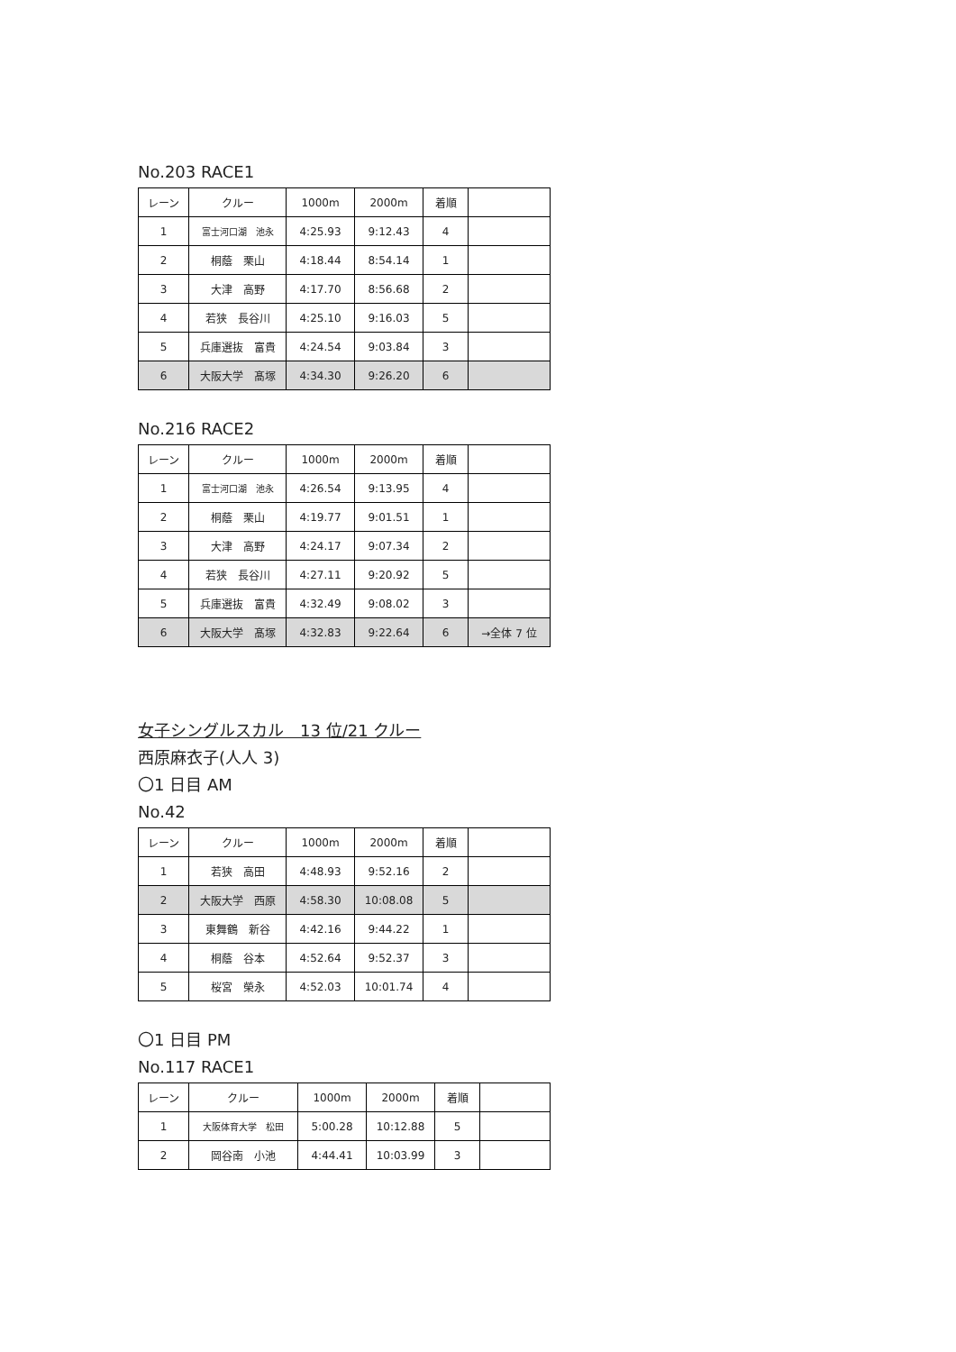No.203 RACE1
| レーン | クルー | 1000m | 2000m | 着順 | |
| --- | --- | --- | --- | --- | --- |
| 1 | 富士河口湖 池永 | 4:25.93 | 9:12.43 | 4 | |
| 2 | 桐蔭 栗山 | 4:18.44 | 8:54.14 | 1 | |
| 3 | 大津 高野 | 4:17.70 | 8:56.68 | 2 | |
| 4 | 若狭 長谷川 | 4:25.10 | 9:16.03 | 5 | |
| 5 | 兵庫選抜 富貴 | 4:24.54 | 9:03.84 | 3 | |
| 6 | 大阪大学 髙塚 | 4:34.30 | 9:26.20 | 6 | |
No.216 RACE2
| レーン | クルー | 1000m | 2000m | 着順 | |
| --- | --- | --- | --- | --- | --- |
| 1 | 富士河口湖 池永 | 4:26.54 | 9:13.95 | 4 | |
| 2 | 桐蔭 栗山 | 4:19.77 | 9:01.51 | 1 | |
| 3 | 大津 高野 | 4:24.17 | 9:07.34 | 2 | |
| 4 | 若狭 長谷川 | 4:27.11 | 9:20.92 | 5 | |
| 5 | 兵庫選抜 富貴 | 4:32.49 | 9:08.02 | 3 | |
| 6 | 大阪大学 髙塚 | 4:32.83 | 9:22.64 | 6 | →全体 7 位 |
女子シングルスカル　13 位/21 クルー
西原麻衣子(人人 3)
〇1 日目 AM
No.42
| レーン | クルー | 1000m | 2000m | 着順 | |
| --- | --- | --- | --- | --- | --- |
| 1 | 若狭 高田 | 4:48.93 | 9:52.16 | 2 | |
| 2 | 大阪大学 西原 | 4:58.30 | 10:08.08 | 5 | |
| 3 | 東舞鶴 新谷 | 4:42.16 | 9:44.22 | 1 | |
| 4 | 桐蔭 谷本 | 4:52.64 | 9:52.37 | 3 | |
| 5 | 桜宮 榮永 | 4:52.03 | 10:01.74 | 4 | |
〇1 日目 PM
No.117 RACE1
| レーン | クルー | 1000m | 2000m | 着順 | |
| --- | --- | --- | --- | --- | --- |
| 1 | 大阪体育大学 松田 | 5:00.28 | 10:12.88 | 5 | |
| 2 | 岡谷南 小池 | 4:44.41 | 10:03.99 | 3 | |